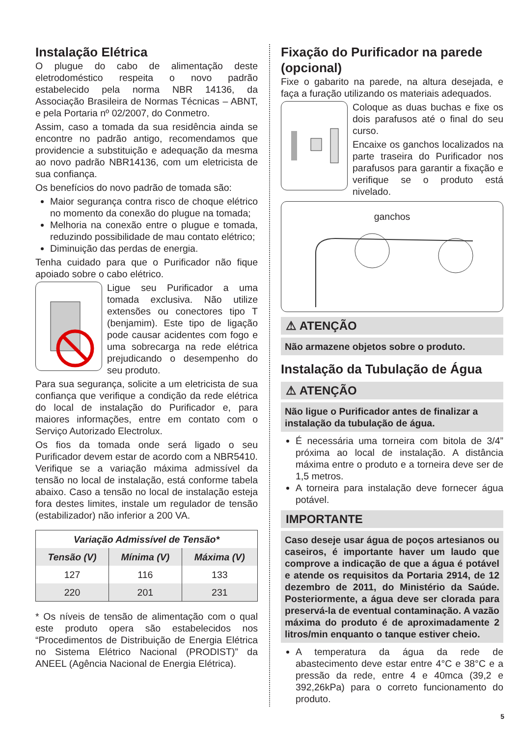Instalação Elétrica
O plugue do cabo de alimentação deste eletrodoméstico respeita o novo padrão estabelecido pela norma NBR 14136, da Associação Brasileira de Normas Técnicas – ABNT, e pela Portaria nº 02/2007, do Conmetro.
Assim, caso a tomada da sua residência ainda se encontre no padrão antigo, recomendamos que providencie a substituição e adequação da mesma ao novo padrão NBR14136, com um eletricista de sua confiança.
Os benefícios do novo padrão de tomada são:
Maior segurança contra risco de choque elétrico no momento da conexão do plugue na tomada;
Melhoria na conexão entre o plugue e tomada, reduzindo possibilidade de mau contato elétrico;
Diminuição das perdas de energia.
Tenha cuidado para que o Purificador não fique apoiado sobre o cabo elétrico.
Ligue seu Purificador a uma tomada exclusiva. Não utilize extensões ou conectores tipo T (benjamim). Este tipo de ligação pode causar acidentes com fogo e uma sobrecarga na rede elétrica prejudicando o desempenho do seu produto.
Para sua segurança, solicite a um eletricista de sua confiança que verifique a condição da rede elétrica do local de instalação do Purificador e, para maiores informações, entre em contato com o Serviço Autorizado Electrolux.
Os fios da tomada onde será ligado o seu Purificador devem estar de acordo com a NBR5410. Verifique se a variação máxima admissível da tensão no local de instalação, está conforme tabela abaixo. Caso a tensão no local de instalação esteja fora destes limites, instale um regulador de tensão (estabilizador) não inferior a 200 VA.
| Variação Admissível de Tensão* | | |
| --- | --- | --- |
| Tensão (V) | Mínima (V) | Máxima (V) |
| 127 | 116 | 133 |
| 220 | 201 | 231 |
* Os níveis de tensão de alimentação com o qual este produto opera são estabelecidos nos “Procedimentos de Distribuição de Energia Elétrica no Sistema Elétrico Nacional (PRODIST)” da ANEEL (Agência Nacional de Energia Elétrica).
Fixação do Purificador na parede (opcional)
Fixe o gabarito na parede, na altura desejada, e faça a furação utilizando os materiais adequados.
Coloque as duas buchas e fixe os dois parafusos até o final do seu curso.
Encaixe os ganchos localizados na parte traseira do Purificador nos parafusos para garantir a fixação e verifique se o produto está nivelado.
ganchos
⚠ ATENÇÃO
Não armazene objetos sobre o produto.
Instalação da Tubulação de Água
⚠ ATENÇÃO
Não ligue o Purificador antes de finalizar a instalação da tubulação de água.
É necessária uma torneira com bitola de 3/4” próxima ao local de instalação. A distância máxima entre o produto e a torneira deve ser de 1,5 metros.
A torneira para instalação deve fornecer água potável.
IMPORTANTE
Caso deseje usar água de poços artesianos ou caseiros, é importante haver um laudo que comprove a indicação de que a água é potável e atende os requisitos da Portaria 2914, de 12 dezembro de 2011, do Ministério da Saúde. Posteriormente, a água deve ser clorada para preservá-la de eventual contaminação. A vazão máxima do produto é de aproximadamente 2 litros/min enquanto o tanque estiver cheio.
A temperatura da água da rede de abastecimento deve estar entre 4°C e 38°C e a pressão da rede, entre 4 e 40mca (39,2 e 392,26kPa) para o correto funcionamento do produto.
5